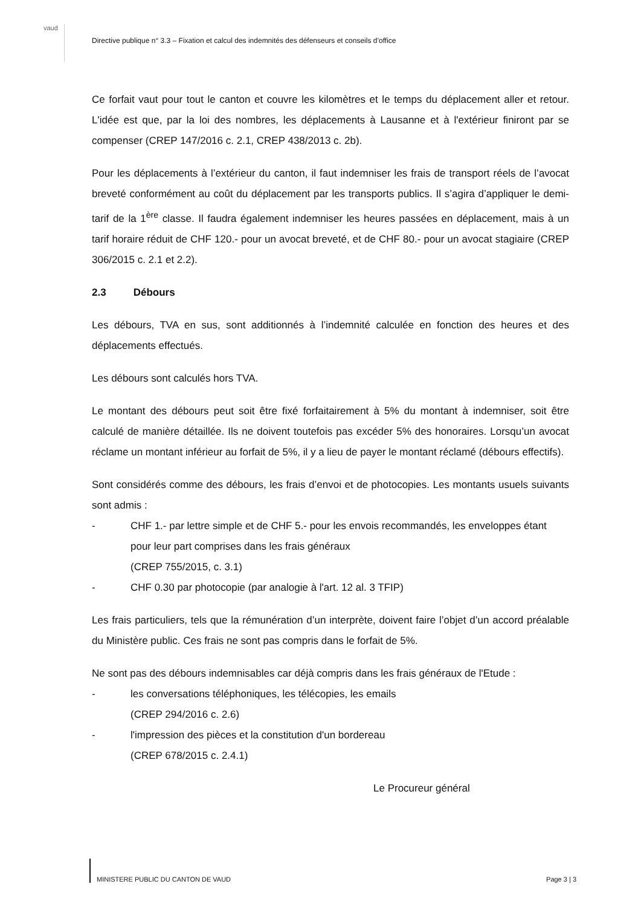vaud
Directive publique n° 3.3 – Fixation et calcul des indemnités des défenseurs et conseils d’office
Ce forfait vaut pour tout le canton et couvre les kilomètres et le temps du déplacement aller et retour. L'idée est que, par la loi des nombres, les déplacements à Lausanne et à l'extérieur finiront par se compenser (CREP 147/2016 c. 2.1, CREP 438/2013 c. 2b).
Pour les déplacements à l’extérieur du canton, il faut indemniser les frais de transport réels de l’avocat breveté conformément au coût du déplacement par les transports publics. Il s’agira d’appliquer le demi-tarif de la 1<sup>ère</sup> classe. Il faudra également indemniser les heures passées en déplacement, mais à un tarif horaire réduit de CHF 120.- pour un avocat breveté, et de CHF 80.- pour un avocat stagiaire (CREP 306/2015 c. 2.1 et 2.2).
2.3 Débours
Les débours, TVA en sus, sont additionnés à l’indemnité calculée en fonction des heures et des déplacements effectués.
Les débours sont calculés hors TVA.
Le montant des débours peut soit être fixé forfaitairement à 5% du montant à indemniser, soit être calculé de manière détaillée. Ils ne doivent toutefois pas excéder 5% des honoraires. Lorsqu’un avocat réclame un montant inférieur au forfait de 5%, il y a lieu de payer le montant réclamé (débours effectifs).
Sont considérés comme des débours, les frais d’envoi et de photocopies. Les montants usuels suivants sont admis :
- CHF 1.- par lettre simple et de CHF 5.- pour les envois recommandés, les enveloppes étant pour leur part comprises dans les frais généraux
(CREP 755/2015, c. 3.1)
- CHF 0.30 par photocopie (par analogie à l'art. 12 al. 3 TFIP)
Les frais particuliers, tels que la rémunération d’un interprète, doivent faire l’objet d’un accord préalable du Ministère public. Ces frais ne sont pas compris dans le forfait de 5%.
Ne sont pas des débours indemnisables car déjà compris dans les frais généraux de l'Etude :
- les conversations téléphoniques, les télécopies, les emails
(CREP 294/2016 c. 2.6)
- l'impression des pièces et la constitution d'un bordereau
(CREP 678/2015 c. 2.4.1)
Le Procureur général
MINISTERE PUBLIC DU CANTON DE VAUD Page 3 | 3